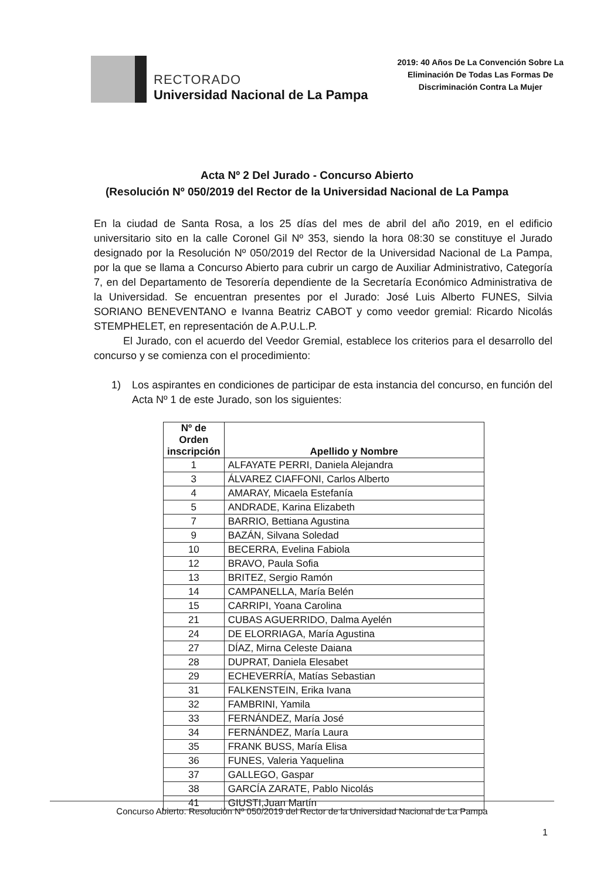RECTORADO
Universidad Nacional de La Pampa
2019: 40 Años De La Convención Sobre La
Eliminación De Todas Las Formas De
Discriminación Contra La Mujer
Acta Nº 2 Del Jurado - Concurso Abierto
(Resolución Nº 050/2019 del Rector de la Universidad Nacional de La Pampa
En la ciudad de Santa Rosa, a los 25 días del mes de abril del año 2019, en el edificio universitario sito en la calle Coronel Gil Nº 353, siendo la hora 08:30 se constituye el Jurado designado por la Resolución Nº 050/2019 del Rector de la Universidad Nacional de La Pampa, por la que se llama a Concurso Abierto para cubrir un cargo de Auxiliar Administrativo, Categoría 7, en del Departamento de Tesorería dependiente de la Secretaría Económico Administrativa de la Universidad. Se encuentran presentes por el Jurado: José Luis Alberto FUNES, Silvia SORIANO BENEVENTANO e Ivanna Beatriz CABOT y como veedor gremial: Ricardo Nicolás STEMPHELET, en representación de A.P.U.L.P.
El Jurado, con el acuerdo del Veedor Gremial, establece los criterios para el desarrollo del concurso y se comienza con el procedimiento:
1) Los aspirantes en condiciones de participar de esta instancia del concurso, en función del Acta Nº 1 de este Jurado, son los siguientes:
| Nº de Orden inscripción | Apellido y Nombre |
| --- | --- |
| 1 | ALFAYATE PERRI, Daniela Alejandra |
| 3 | ÁLVAREZ CIAFFONI, Carlos Alberto |
| 4 | AMARAY, Micaela Estefanía |
| 5 | ANDRADE, Karina Elizabeth |
| 7 | BARRIO, Bettiana Agustina |
| 9 | BAZÁN, Silvana Soledad |
| 10 | BECERRA, Evelina Fabiola |
| 12 | BRAVO, Paula Sofia |
| 13 | BRITEZ, Sergio Ramón |
| 14 | CAMPANELLA, María Belén |
| 15 | CARRIPI, Yoana Carolina |
| 21 | CUBAS AGUERRIDO, Dalma Ayelén |
| 24 | DE ELORRIAGA, María Agustina |
| 27 | DÍAZ, Mirna Celeste Daiana |
| 28 | DUPRAT, Daniela Elesabet |
| 29 | ECHEVERRÍA, Matías Sebastian |
| 31 | FALKENSTEIN, Erika Ivana |
| 32 | FAMBRINI, Yamila |
| 33 | FERNÁNDEZ, María José |
| 34 | FERNÁNDEZ, María Laura |
| 35 | FRANK BUSS, María Elisa |
| 36 | FUNES, Valeria Yaquelina |
| 37 | GALLEGO, Gaspar |
| 38 | GARCÍA ZARATE, Pablo Nicolás |
| 41 | GIUSTI,Juan Martín |
Concurso Abierto. Resolución Nº 050/2019 del Rector de la Universidad Nacional de La Pampa
1